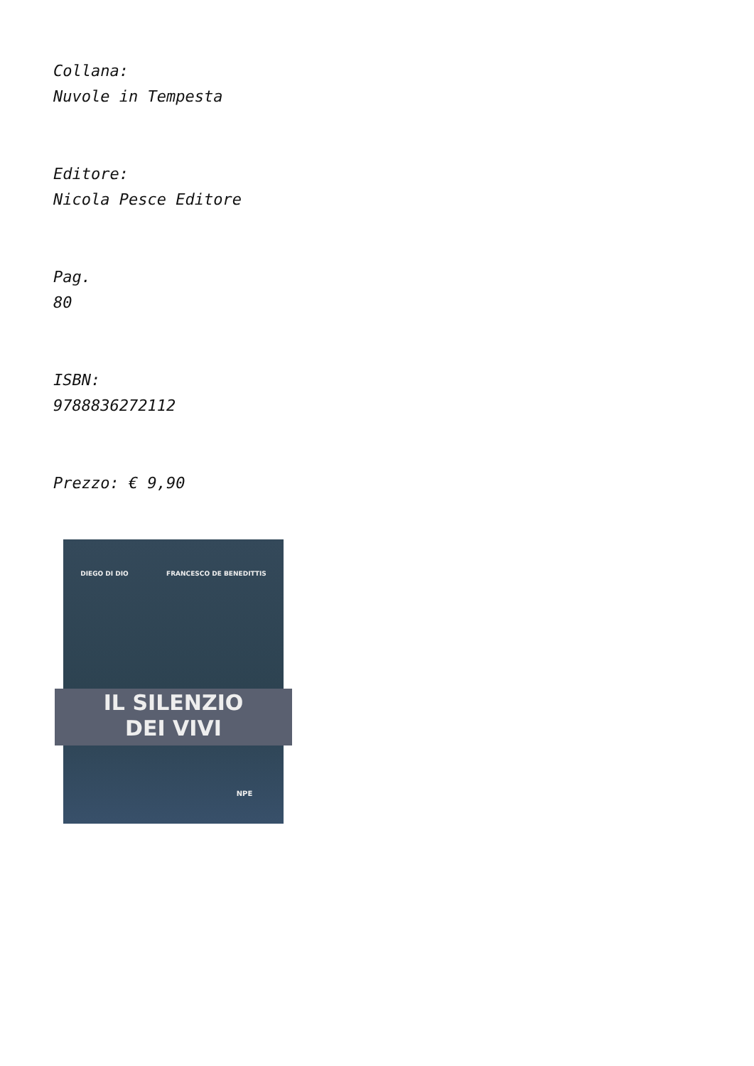Collana:
Nuvole in Tempesta
Editore:
Nicola Pesce Editore
Pag.
80
ISBN:
9788836272112
Prezzo: € 9,90
DIEGO DI DIO FRANCESCO DE BENEDITTIS
IL SILENZIO
DEI VIVI
NPE